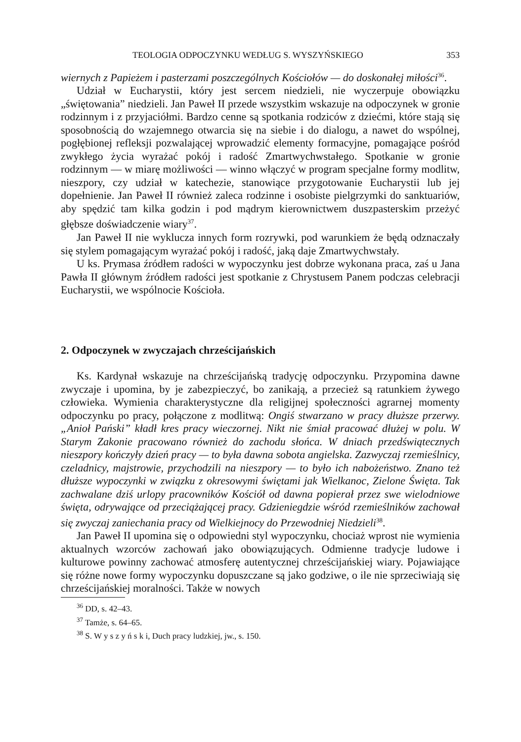TEOLOGIA ODPOCZYNKU WEDŁUG S. WYSZYŃSKIEGO 353
wiernych z Papieżem i pasterzami poszczególnych Kościołów — do doskonałej miłości<sup>36</sup>.
Udział w Eucharystii, który jest sercem niedzieli, nie wyczerpuje obowiązku „świętowania” niedzieli. Jan Paweł II przede wszystkim wskazuje na odpoczynek w gronie rodzinnym i z przyjaciółmi. Bardzo cenne są spotkania rodziców z dziećmi, które stają się sposobnością do wzajemnego otwarcia się na siebie i do dialogu, a nawet do wspólnej, pogłębionej refleksji pozwalającej wprowadzić elementy formacyjne, pomagające pośród zwykłego życia wyrażać pokój i radość Zmartwychwstałego. Spotkanie w gronie rodzinnym — w miarę możliwości — winno włączyć w program specjalne formy modlitw, nieszpory, czy udział w katechezie, stanowiące przygotowanie Eucharystii lub jej dopełnienie. Jan Paweł II również zaleca rodzinne i osobiste pielgrzymki do sanktuariów, aby spędzić tam kilka godzin i pod mądrym kierownictwem duszpasterskim przeżyć głębsze doświadczenie wiary<sup>37</sup>.
Jan Paweł II nie wyklucza innych form rozrywki, pod warunkiem że będą odznaczały się stylem pomagającym wyrażać pokój i radość, jaką daje Zmartwychwstały.
U ks. Prymasa źródłem radości w wypoczynku jest dobrze wykonana praca, zaś u Jana Pawła II głównym źródłem radości jest spotkanie z Chrystusem Panem podczas celebracji Eucharystii, we wspólnocie Kościoła.
2. Odpoczynek w zwyczajach chrześcijańskich
Ks. Kardynał wskazuje na chrześcijańską tradycję odpoczynku. Przypomina dawne zwyczaje i upomina, by je zabezpieczyć, bo zanikają, a przecież są ratunkiem żywego człowieka. Wymienia charakterystyczne dla religijnej społeczności agrarnej momenty odpoczynku po pracy, połączone z modlitwą: Ongiś stwarzano w pracy dłuższe przerwy. „Anioł Pański” kładł kres pracy wieczornej. Nikt nie śmiał pracować dłużej w polu. W Starym Zakonie pracowano również do zachodu słońca. W dniach przedświątecznych nieszpory kończyły dzień pracy — to była dawna sobota angielska. Zazwyczaj rzemieślnicy, czeladnicy, majstrowie, przychodzili na nieszpory — to było ich nabożeństwo. Znano też dłuższe wypoczynki w związku z okresowymi świętami jak Wielkanoc, Zielone Święta. Tak zachwalane dziś urlopy pracowników Kościół od dawna popierał przez swe wielodniowe święta, odrywające od przeciążającej pracy. Gdzieniegdzie wśród rzemieślników zachował się zwyczaj zaniechania pracy od Wielkiejnocy do Przewodniej Niedzieli<sup>38</sup>.
Jan Paweł II upomina się o odpowiedni styl wypoczynku, chociaż wprost nie wymienia aktualnych wzorców zachowań jako obowiązujących. Odmienne tradycje ludowe i kulturowe powinny zachować atmosferę autentycznej chrześcijańskiej wiary. Pojawiające się różne nowe formy wypoczynku dopuszczane są jako godziwe, o ile nie sprzeciwiają się chrześcijańskiej moralności. Także w nowych
<sup>36</sup> DD, s. 42–43.
<sup>37</sup> Tamże, s. 64–65.
<sup>38</sup> S. W y s z y ń s k i, Duch pracy ludzkiej, jw., s. 150.